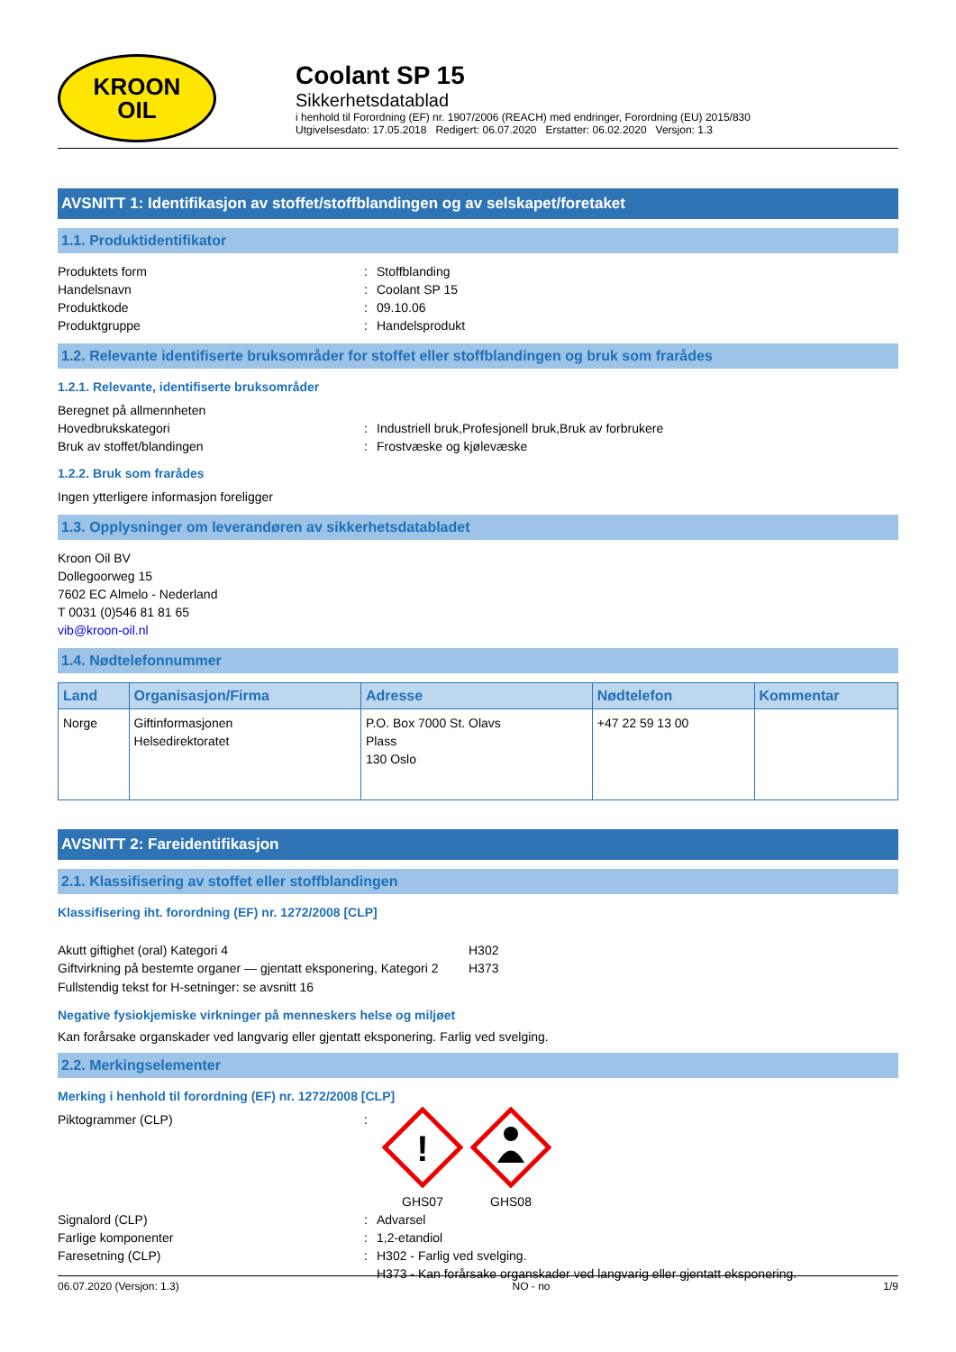KROON
OIL
Coolant SP 15
Sikkerhetsdatablad
i henhold til Forordning (EF) nr. 1907/2006 (REACH) med endringer, Forordning (EU) 2015/830
Utgivelsesdato: 17.05.2018 Redigert: 06.07.2020 Erstatter: 06.02.2020 Versjon: 1.3
AVSNITT 1: Identifikasjon av stoffet/stoffblandingen og av selskapet/foretaket
1.1. Produktidentifikator
Produktets form: Stoffblanding
Handelsnavn: Coolant SP 15
Produktkode: 09.10.06
Produktgruppe: Handelsprodukt
1.2. Relevante identifiserte bruksområder for stoffet eller stoffblandingen og bruk som frarådes
1.2.1. Relevante, identifiserte bruksområder
Beregnet på allmennheten
Hovedbrukskategori: Industriell bruk,Profesjonell bruk,Bruk av forbrukere
Bruk av stoffet/blandingen: Frostvæske og kjølevæske
1.2.2. Bruk som frarådes
Ingen ytterligere informasjon foreligger
1.3. Opplysninger om leverandøren av sikkerhetsdatabladet
Kroon Oil BV
Dollegoorweg 15
7602 EC Almelo - Nederland
T 0031 (0)546 81 81 65
vib@kroon-oil.nl
1.4. Nødtelefonnummer
| Land | Organisasjon/Firma | Adresse | Nødtelefon | Kommentar |
| --- | --- | --- | --- | --- |
| Norge | Giftinformasjonen Helsedirektoratet | P.O. Box 7000 St. Olavs Plass 130 Oslo | +47 22 59 13 00 | |
AVSNITT 2: Fareidentifikasjon
2.1. Klassifisering av stoffet eller stoffblandingen
Klassifisering iht. forordning (EF) nr. 1272/2008 [CLP]
Akutt giftighet (oral) Kategori 4 H302
Giftvirkning på bestemte organer — gjentatt eksponering, Kategori 2 H373
Fullstendig tekst for H-setninger: se avsnitt 16
Negative fysiokjemiske virkninger på menneskers helse og miljøet
Kan forårsake organskader ved langvarig eller gjentatt eksponering. Farlig ved svelging.
2.2. Merkingselementer
Merking i henhold til forordning (EF) nr. 1272/2008 [CLP]
Piktogrammer (CLP):
!
GHS07
GHS08
Signalord (CLP): Advarsel
Farlige komponenter: 1,2-etandiol
Faresetning (CLP): H302 - Farlig ved svelging.
H373 - Kan forårsake organskader ved langvarig eller gjentatt eksponering.
06.07.2020 (Versjon: 1.3) NO - no 1/9